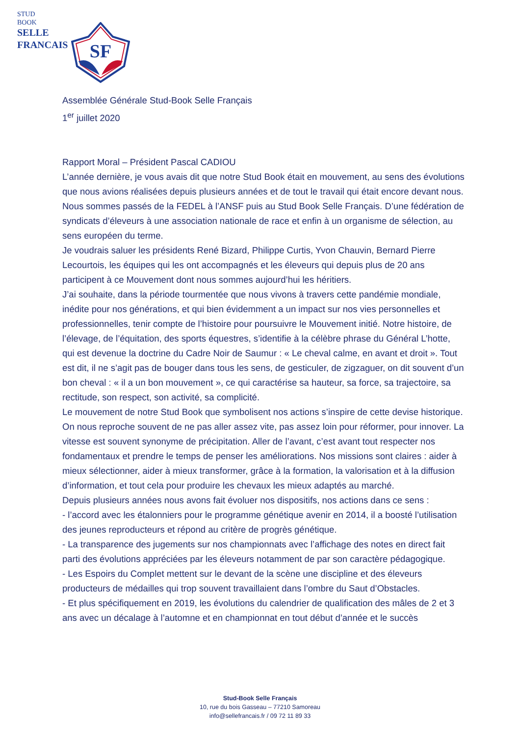STUD
BOOK
SELLE
FRANCAIS
SF
Assemblée Générale Stud-Book Selle Français
1<sup>er</sup> juillet 2020
Rapport Moral – Président Pascal CADIOU
L’année dernière, je vous avais dit que notre Stud Book était en mouvement, au sens des évolutions que nous avions réalisées depuis plusieurs années et de tout le travail qui était encore devant nous.
Nous sommes passés de la FEDEL à l’ANSF puis au Stud Book Selle Français. D’une fédération de syndicats d’éleveurs à une association nationale de race et enfin à un organisme de sélection, au sens européen du terme.
Je voudrais saluer les présidents René Bizard, Philippe Curtis, Yvon Chauvin, Bernard Pierre Lecourtois, les équipes qui les ont accompagnés et les éleveurs qui depuis plus de 20 ans participent à ce Mouvement dont nous sommes aujourd’hui les héritiers.
J’ai souhaite, dans la période tourmentée que nous vivons à travers cette pandémie mondiale, inédite pour nos générations, et qui bien évidemment a un impact sur nos vies personnelles et professionnelles, tenir compte de l’histoire pour poursuivre le Mouvement initié. Notre histoire, de l’élevage, de l’équitation, des sports équestres, s’identifie à la célèbre phrase du Général L’hotte, qui est devenue la doctrine du Cadre Noir de Saumur : « Le cheval calme, en avant et droit ». Tout est dit, il ne s’agit pas de bouger dans tous les sens, de gesticuler, de zigzaguer, on dit souvent d’un bon cheval : « il a un bon mouvement », ce qui caractérise sa hauteur, sa force, sa trajectoire, sa rectitude, son respect, son activité, sa complicité.
Le mouvement de notre Stud Book que symbolisent nos actions s’inspire de cette devise historique. On nous reproche souvent de ne pas aller assez vite, pas assez loin pour réformer, pour innover. La vitesse est souvent synonyme de précipitation. Aller de l’avant, c’est avant tout respecter nos fondamentaux et prendre le temps de penser les améliorations. Nos missions sont claires : aider à mieux sélectionner, aider à mieux transformer, grâce à la formation, la valorisation et à la diffusion d’information, et tout cela pour produire les chevaux les mieux adaptés au marché.
Depuis plusieurs années nous avons fait évoluer nos dispositifs, nos actions dans ce sens :
- l’accord avec les étalonniers pour le programme génétique avenir en 2014, il a boosté l’utilisation des jeunes reproducteurs et répond au critère de progrès génétique.
- La transparence des jugements sur nos championnats avec l’affichage des notes en direct fait parti des évolutions appréciées par les éleveurs notamment de par son caractère pédagogique.
- Les Espoirs du Complet mettent sur le devant de la scène une discipline et des éleveurs producteurs de médailles qui trop souvent travaillaient dans l’ombre du Saut d’Obstacles.
- Et plus spécifiquement en 2019, les évolutions du calendrier de qualification des mâles de 2 et 3 ans avec un décalage à l’automne et en championnat en tout début d’année et le succès
Stud-Book Selle Français
10, rue du bois Gasseau – 77210 Samoreau
info@sellefrancais.fr / 09 72 11 89 33